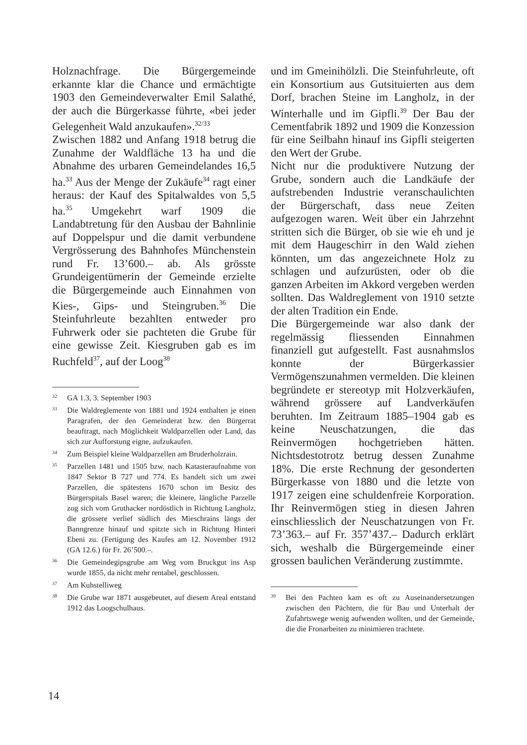Holznachfrage. Die Bürgergemeinde erkannte klar die Chance und ermächtigte 1903 den Gemeindeverwalter Emil Salathé, der auch die Bürgerkasse führte, «bei jeder Gelegenheit Wald anzukaufen».<sup>32/33</sup>
Zwischen 1882 und Anfang 1918 betrug die Zunahme der Waldfläche 13 ha und die Abnahme des urbaren Gemeindelandes 16,5 ha.<sup>33</sup> Aus der Menge der Zukäufe<sup>34</sup> ragt einer heraus: der Kauf des Spitalwaldes von 5,5 ha.<sup>35</sup> Umgekehrt warf 1909 die Landabtretung für den Ausbau der Bahnlinie auf Doppelspur und die damit verbundene Vergrösserung des Bahnhofes Münchenstein rund Fr. 13’600.– ab. Als grösste Grundeigentümerin der Gemeinde erzielte die Bürgergemeinde auch Einnahmen von Kies-, Gips- und Steingruben.<sup>36</sup> Die Steinfuhrleute bezahlten entweder pro Fuhrwerk oder sie pachteten die Grube für eine gewisse Zeit. Kiesgruben gab es im Ruchfeld<sup>37</sup>, auf der Loog<sup>38</sup>
32 GA 1.3, 3. September 1903
33 Die Waldreglemente von 1881 und 1924 enthalten je einen Paragrafen, der den Gemeinderat bzw. den Bürgerrat beauftragt, nach Möglichkeit Waldparzellen oder Land, das sich zur Aufforstung eigne, aufzukaufen.
34 Zum Beispiel kleine Waldparzellen am Bruderholzrain.
35 Parzellen 1481 und 1505 bzw. nach Katasteraufnahme von 1847 Sektor B 727 und 774. Es handelt sich um zwei Parzellen, die spätestens 1670 schon im Besitz des Bürgerspitals Basel waren; die kleinere, längliche Parzelle zog sich vom Gruthacker nordöstlich in Richtung Langholz, die grössere verlief südlich des Mieschrains längs der Banngrenze hinauf und spitzte sich in Richtung Hinteri Ebeni zu. (Fertigung des Kaufes am 12. November 1912 (GA 12.6.) für Fr. 26’500.–.
36 Die Gemeindegipsgrube am Weg vom Bruckgut ins Asp wurde 1855, da nicht mehr rentabel, geschlossen.
37 Am Kuhstelliweg
38 Die Grube war 1871 ausgebeutet, auf diesem Areal entstand 1912 das Loogschulhaus.
und im Gmeinihölzli. Die Steinfuhrleute, oft ein Konsortium aus Gutsituierten aus dem Dorf, brachen Steine im Langholz, in der Winterhalle und im Gipfli.<sup>39</sup> Der Bau der Cementfabrik 1892 und 1909 die Konzession für eine Seilbahn hinauf ins Gipfli steigerten den Wert der Grube.
Nicht nur die produktivere Nutzung der Grube, sondern auch die Landkäufe der aufstrebenden Industrie veranschaulichten der Bürgerschaft, dass neue Zeiten aufgezogen waren. Weit über ein Jahrzehnt stritten sich die Bürger, ob sie wie eh und je mit dem Haugeschirr in den Wald ziehen könnten, um das angezeichnete Holz zu schlagen und aufzurüsten, oder ob die ganzen Arbeiten im Akkord vergeben werden sollten. Das Waldreglement von 1910 setzte der alten Tradition ein Ende.
Die Bürgergemeinde war also dank der regelmässig fliessenden Einnahmen finanziell gut aufgestellt. Fast ausnahmslos konnte der Bürgerkassier Vermögenszunahmen vermelden. Die kleinen begründete er stereotyp mit Holzverkäufen, während grössere auf Landverkäufen beruhten. Im Zeitraum 1885–1904 gab es keine Neuschatzungen, die das Reinvermögen hochgetrieben hätten. Nichtsdestotrotz betrug dessen Zunahme 18%. Die erste Rechnung der gesonderten Bürgerkasse von 1880 und die letzte von 1917 zeigen eine schuldenfreie Korporation. Ihr Reinvermögen stieg in diesen Jahren einschliesslich der Neuschatzungen von Fr. 73’363.– auf Fr. 357’437.– Dadurch erklärt sich, weshalb die Bürgergemeinde einer grossen baulichen Veränderung zustimmte.
39 Bei den Pachten kam es oft zu Auseinandersetzungen zwischen den Pächtern, die für Bau und Unterhalt der Zufahrtswege wenig aufwenden wollten, und der Gemeinde, die die Fronarbeiten zu minimieren trachtete.
14